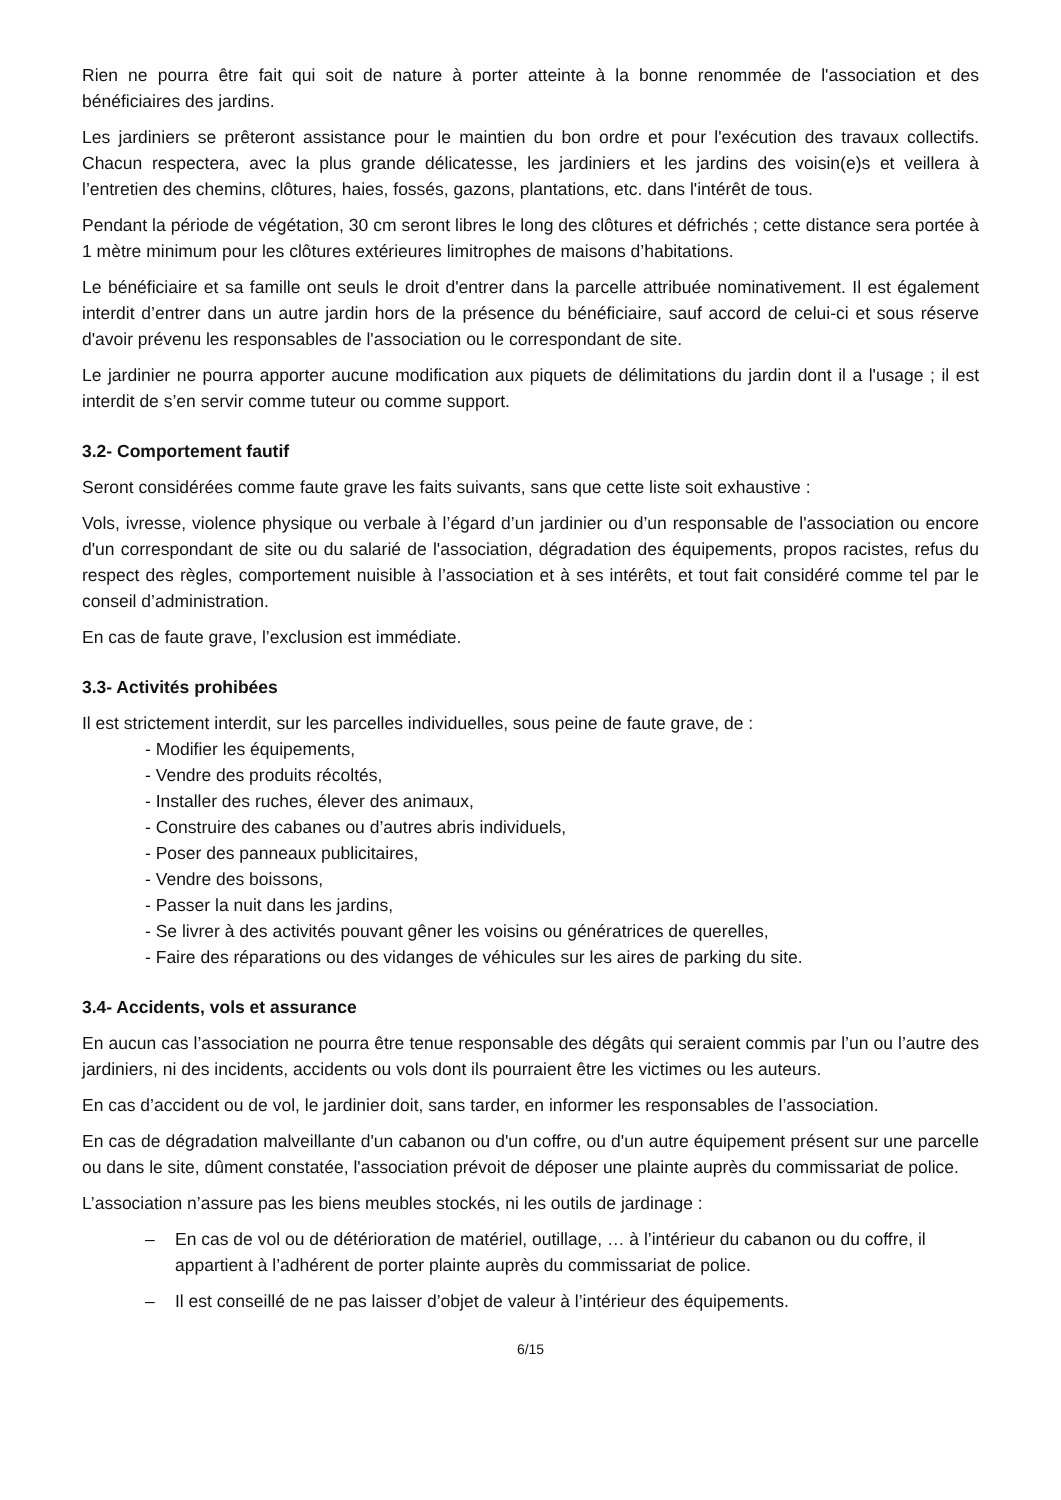Rien ne pourra être fait qui soit de nature à porter atteinte à la bonne renommée de l'association et des bénéficiaires des jardins.
Les jardiniers se prêteront assistance pour le maintien du bon ordre et pour l'exécution des travaux collectifs. Chacun respectera, avec la plus grande délicatesse, les jardiniers et les jardins des voisin(e)s et veillera à l’entretien des chemins, clôtures, haies, fossés, gazons, plantations, etc. dans l'intérêt de tous.
Pendant la période de végétation, 30 cm seront libres le long des clôtures et défrichés ; cette distance sera portée à 1 mètre minimum pour les clôtures extérieures limitrophes de maisons d’habitations.
Le bénéficiaire et sa famille ont seuls le droit d'entrer dans la parcelle attribuée nominativement. Il est également interdit d’entrer dans un autre jardin hors de la présence du bénéficiaire, sauf accord de celui-ci et sous réserve d'avoir prévenu les responsables de l'association ou le correspondant de site.
Le jardinier ne pourra apporter aucune modification aux piquets de délimitations du jardin dont il a l'usage ; il est interdit de s’en servir comme tuteur ou comme support.
3.2- Comportement fautif
Seront considérées comme faute grave les faits suivants, sans que cette liste soit exhaustive :
Vols, ivresse, violence physique ou verbale à l’égard d’un jardinier ou d’un responsable de l'association ou encore d'un correspondant de site ou du salarié de l'association, dégradation des équipements, propos racistes, refus du respect des règles, comportement nuisible à l’association et à ses intérêts, et tout fait considéré comme tel par le conseil d’administration.
En cas de faute grave, l’exclusion est immédiate.
3.3- Activités prohibées
Il est strictement interdit, sur les parcelles individuelles, sous peine de faute grave, de :
- Modifier les équipements,
- Vendre des produits récoltés,
- Installer des ruches, élever des animaux,
- Construire des cabanes ou d’autres abris individuels,
- Poser des panneaux publicitaires,
- Vendre des boissons,
- Passer la nuit dans les jardins,
- Se livrer à des activités pouvant gêner les voisins ou génératrices de querelles,
- Faire des réparations ou des vidanges de véhicules sur les aires de parking du site.
3.4- Accidents, vols et assurance
En aucun cas l’association ne pourra être tenue responsable des dégâts qui seraient commis par l’un ou l’autre des jardiniers, ni des incidents, accidents ou vols dont ils pourraient être les victimes ou les auteurs.
En cas d’accident ou de vol, le jardinier doit, sans tarder, en informer les responsables de l’association.
En cas de dégradation malveillante d'un cabanon ou d'un coffre, ou d'un autre équipement présent sur une parcelle ou dans le site, dûment constatée, l'association prévoit de déposer une plainte auprès du commissariat de police.
L’association n’assure pas les biens meubles stockés, ni les outils de jardinage :
– En cas de vol ou de détérioration de matériel, outillage, … à l’intérieur du cabanon ou du coffre, il appartient à l’adhérent de porter plainte auprès du commissariat de police.
– Il est conseillé de ne pas laisser d’objet de valeur à l’intérieur des équipements.
6/15